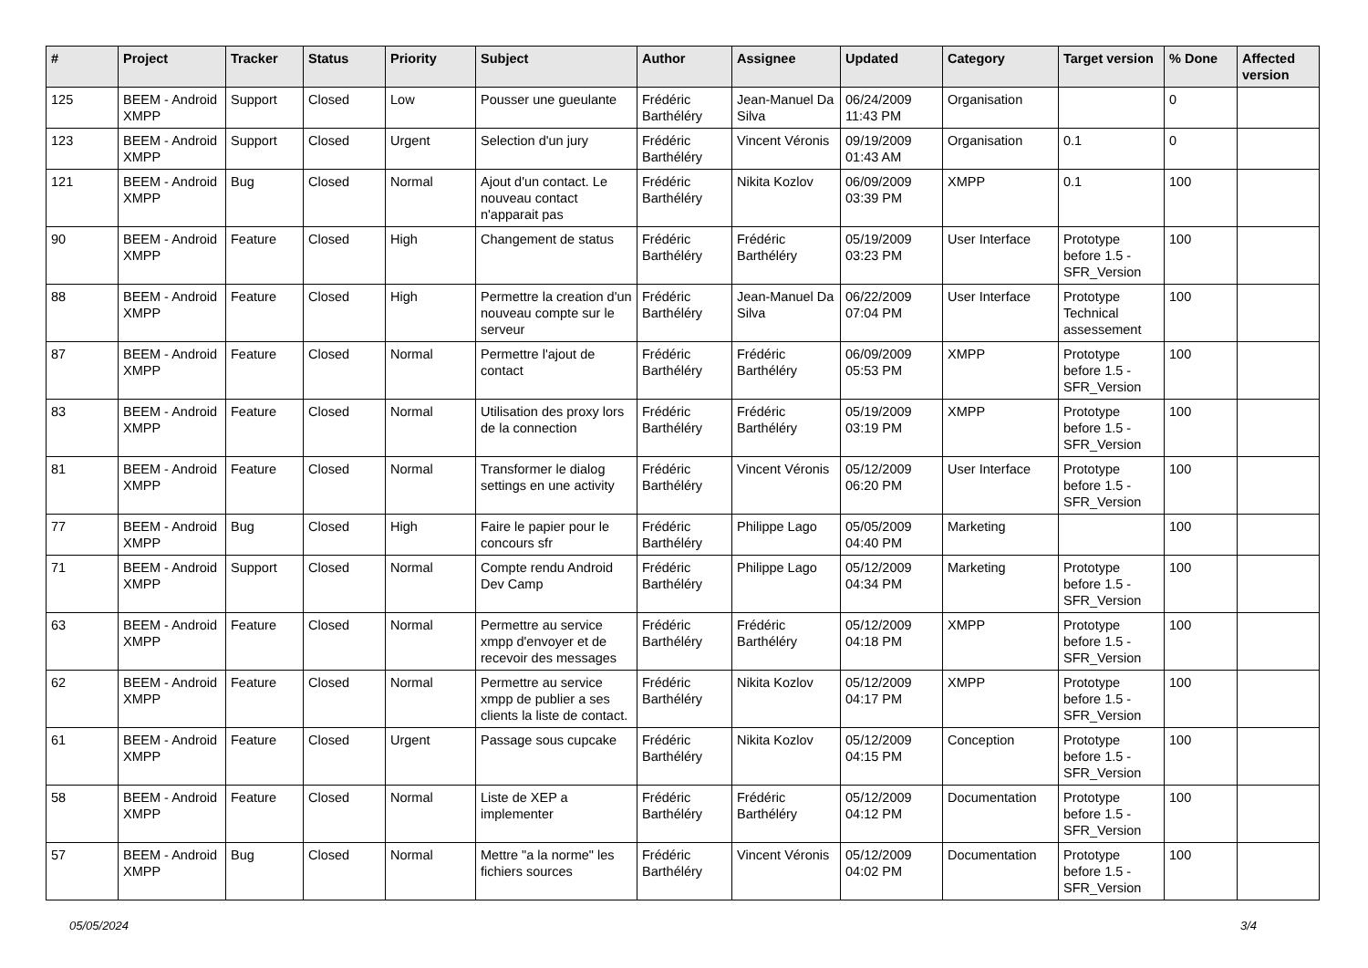| # | Project | Tracker | Status | Priority | Subject | Author | Assignee | Updated | Category | Target version | % Done | Affected version |
| --- | --- | --- | --- | --- | --- | --- | --- | --- | --- | --- | --- | --- |
| 125 | BEEM - Android XMPP | Support | Closed | Low | Pousser une gueulante | Frédéric Barthéléry | Jean-Manuel Da Silva | 06/24/2009 11:43 PM | Organisation | | 0 | |
| 123 | BEEM - Android XMPP | Support | Closed | Urgent | Selection d'un jury | Frédéric Barthéléry | Vincent Véronis | 09/19/2009 01:43 AM | Organisation | 0.1 | 0 | |
| 121 | BEEM - Android XMPP | Bug | Closed | Normal | Ajout d'un contact. Le nouveau contact n'apparait pas | Frédéric Barthéléry | Nikita Kozlov | 06/09/2009 03:39 PM | XMPP | 0.1 | 100 | |
| 90 | BEEM - Android XMPP | Feature | Closed | High | Changement de status | Frédéric Barthéléry | Frédéric Barthéléry | 05/19/2009 03:23 PM | User Interface | Prototype before 1.5 - SFR_Version | 100 | |
| 88 | BEEM - Android XMPP | Feature | Closed | High | Permettre la creation d'un nouveau compte sur le serveur | Frédéric Barthéléry | Jean-Manuel Da Silva | 06/22/2009 07:04 PM | User Interface | Prototype Technical assessement | 100 | |
| 87 | BEEM - Android XMPP | Feature | Closed | Normal | Permettre l'ajout de contact | Frédéric Barthéléry | Frédéric Barthéléry | 06/09/2009 05:53 PM | XMPP | Prototype before 1.5 - SFR_Version | 100 | |
| 83 | BEEM - Android XMPP | Feature | Closed | Normal | Utilisation des proxy lors de la connection | Frédéric Barthéléry | Frédéric Barthéléry | 05/19/2009 03:19 PM | XMPP | Prototype before 1.5 - SFR_Version | 100 | |
| 81 | BEEM - Android XMPP | Feature | Closed | Normal | Transformer le dialog settings en une activity | Frédéric Barthéléry | Vincent Véronis | 05/12/2009 06:20 PM | User Interface | Prototype before 1.5 - SFR_Version | 100 | |
| 77 | BEEM - Android XMPP | Bug | Closed | High | Faire le papier pour le concours sfr | Frédéric Barthéléry | Philippe Lago | 05/05/2009 04:40 PM | Marketing | | 100 | |
| 71 | BEEM - Android XMPP | Support | Closed | Normal | Compte rendu Android Dev Camp | Frédéric Barthéléry | Philippe Lago | 05/12/2009 04:34 PM | Marketing | Prototype before 1.5 - SFR_Version | 100 | |
| 63 | BEEM - Android XMPP | Feature | Closed | Normal | Permettre au service xmpp d'envoyer et de recevoir des messages | Frédéric Barthéléry | Frédéric Barthéléry | 05/12/2009 04:18 PM | XMPP | Prototype before 1.5 - SFR_Version | 100 | |
| 62 | BEEM - Android XMPP | Feature | Closed | Normal | Permettre au service xmpp de publier a ses clients la liste de contact. | Frédéric Barthéléry | Nikita Kozlov | 05/12/2009 04:17 PM | XMPP | Prototype before 1.5 - SFR_Version | 100 | |
| 61 | BEEM - Android XMPP | Feature | Closed | Urgent | Passage sous cupcake | Frédéric Barthéléry | Nikita Kozlov | 05/12/2009 04:15 PM | Conception | Prototype before 1.5 - SFR_Version | 100 | |
| 58 | BEEM - Android XMPP | Feature | Closed | Normal | Liste de XEP a implementer | Frédéric Barthéléry | Frédéric Barthéléry | 05/12/2009 04:12 PM | Documentation | Prototype before 1.5 - SFR_Version | 100 | |
| 57 | BEEM - Android XMPP | Bug | Closed | Normal | Mettre "a la norme" les fichiers sources | Frédéric Barthéléry | Vincent Véronis | 05/12/2009 04:02 PM | Documentation | Prototype before 1.5 - SFR_Version | 100 | |
05/05/2024 3/4